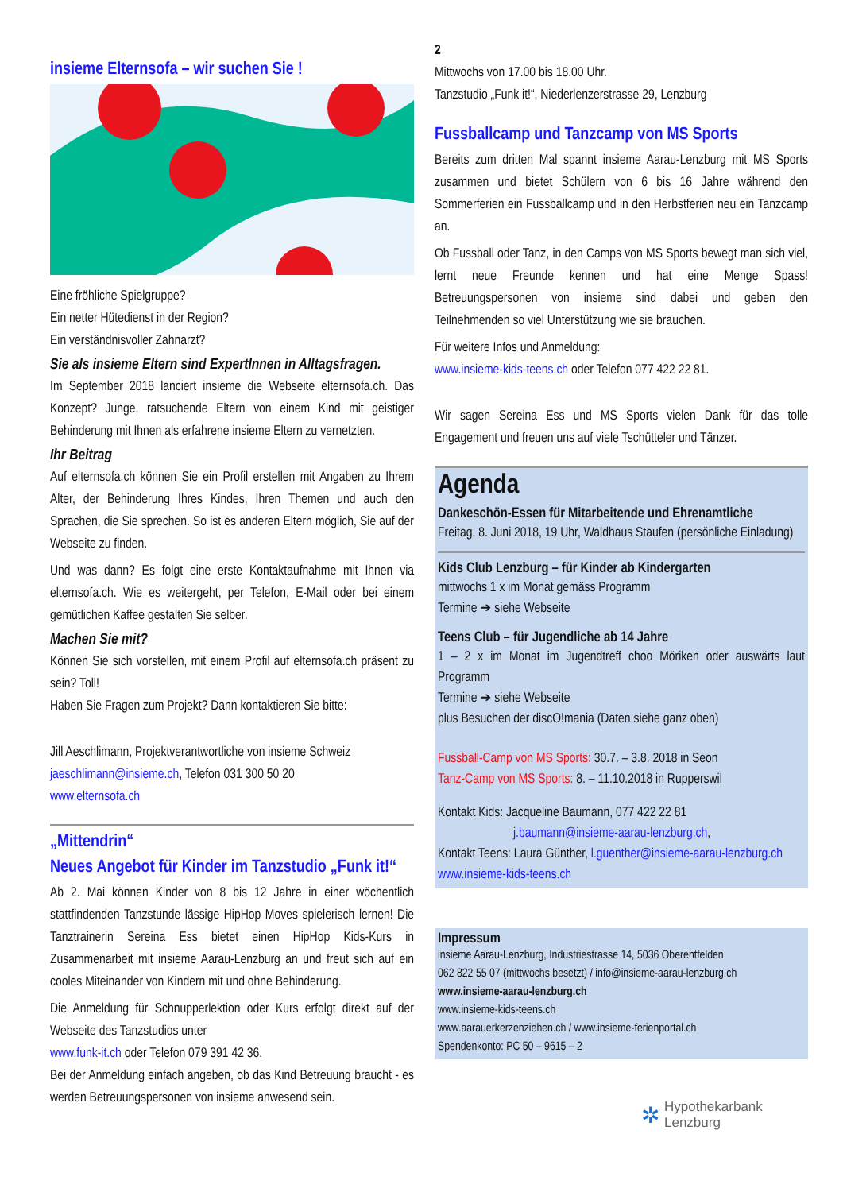insieme Elternsofa – wir suchen Sie !
Eine fröhliche Spielgruppe?
Ein netter Hütedienst in der Region?
Ein verständnisvoller Zahnarzt?
Sie als insieme Eltern sind ExpertInnen in Alltagsfragen.
Im September 2018 lanciert insieme die Webseite elternsofa.ch. Das Konzept? Junge, ratsuchende Eltern von einem Kind mit geistiger Behinderung mit Ihnen als erfahrene insieme Eltern zu vernetzten.
Ihr Beitrag
Auf elternsofa.ch können Sie ein Profil erstellen mit Angaben zu Ihrem Alter, der Behinderung Ihres Kindes, Ihren Themen und auch den Sprachen, die Sie sprechen. So ist es anderen Eltern möglich, Sie auf der Webseite zu finden.
Und was dann? Es folgt eine erste Kontaktaufnahme mit Ihnen via elternsofa.ch. Wie es weitergeht, per Telefon, E-Mail oder bei einem gemütlichen Kaffee gestalten Sie selber.
Machen Sie mit?
Können Sie sich vorstellen, mit einem Profil auf elternsofa.ch präsent zu sein? Toll!
Haben Sie Fragen zum Projekt? Dann kontaktieren Sie bitte:
Jill Aeschlimann, Projektverantwortliche von insieme Schweiz
jaeschlimann@insieme.ch, Telefon 031 300 50 20
www.elternsofa.ch
„Mittendrin“
Neues Angebot für Kinder im Tanzstudio „Funk it!“
Ab 2. Mai können Kinder von 8 bis 12 Jahre in einer wöchentlich stattfindenden Tanzstunde lässige HipHop Moves spielerisch lernen! Die Tanztrainerin Sereina Ess bietet einen HipHop Kids-Kurs in Zusammenarbeit mit insieme Aarau-Lenzburg an und freut sich auf ein cooles Miteinander von Kindern mit und ohne Behinderung.
Die Anmeldung für Schnupperlektion oder Kurs erfolgt direkt auf der Webseite des Tanzstudios unter
www.funk-it.ch oder Telefon 079 391 42 36.
Bei der Anmeldung einfach angeben, ob das Kind Betreuung braucht - es werden Betreuungspersonen von insieme anwesend sein.
2
Mittwochs von 17.00 bis 18.00 Uhr.
Tanzstudio „Funk it!“, Niederlenzerstrasse 29, Lenzburg
Fussballcamp und Tanzcamp von MS Sports
Bereits zum dritten Mal spannt insieme Aarau-Lenzburg mit MS Sports zusammen und bietet Schülern von 6 bis 16 Jahre während den Sommerferien ein Fussballcamp und in den Herbstferien neu ein Tanzcamp an.
Ob Fussball oder Tanz, in den Camps von MS Sports bewegt man sich viel, lernt neue Freunde kennen und hat eine Menge Spass! Betreuungspersonen von insieme sind dabei und geben den Teilnehmenden so viel Unterstützung wie sie brauchen.
Für weitere Infos und Anmeldung:
www.insieme-kids-teens.ch oder Telefon 077 422 22 81.
Wir sagen Sereina Ess und MS Sports vielen Dank für das tolle Engagement und freuen uns auf viele Tschütteler und Tänzer.
Agenda
Dankeschön-Essen für Mitarbeitende und Ehrenamtliche
Freitag, 8. Juni 2018, 19 Uhr, Waldhaus Staufen (persönliche Einladung)
Kids Club Lenzburg – für Kinder ab Kindergarten
mittwochs 1 x im Monat gemäss Programm
Termine ➔ siehe Webseite
Teens Club – für Jugendliche ab 14 Jahre
1 – 2 x im Monat im Jugendtreff choo Möriken oder auswärts laut Programm
Termine ➔ siehe Webseite
plus Besuchen der discO!mania (Daten siehe ganz oben)
Fussball-Camp von MS Sports: 30.7. – 3.8. 2018 in Seon
Tanz-Camp von MS Sports: 8. – 11.10.2018 in Rupperswil
Kontakt Kids: Jacqueline Baumann, 077 422 22 81
j.baumann@insieme-aarau-lenzburg.ch,
Kontakt Teens: Laura Günther, l.guenther@insieme-aarau-lenzburg.ch
www.insieme-kids-teens.ch
Impressum
insieme Aarau-Lenzburg, Industriestrasse 14, 5036 Oberentfelden
062 822 55 07 (mittwochs besetzt) / info@insieme-aarau-lenzburg.ch
www.insieme-aarau-lenzburg.ch
www.insieme-kids-teens.ch
www.aarauerkerzenziehen.ch / www.insieme-ferienportal.ch
Spendenkonto: PC 50 – 9615 – 2
✲ Hypothekarbank
Lenzburg